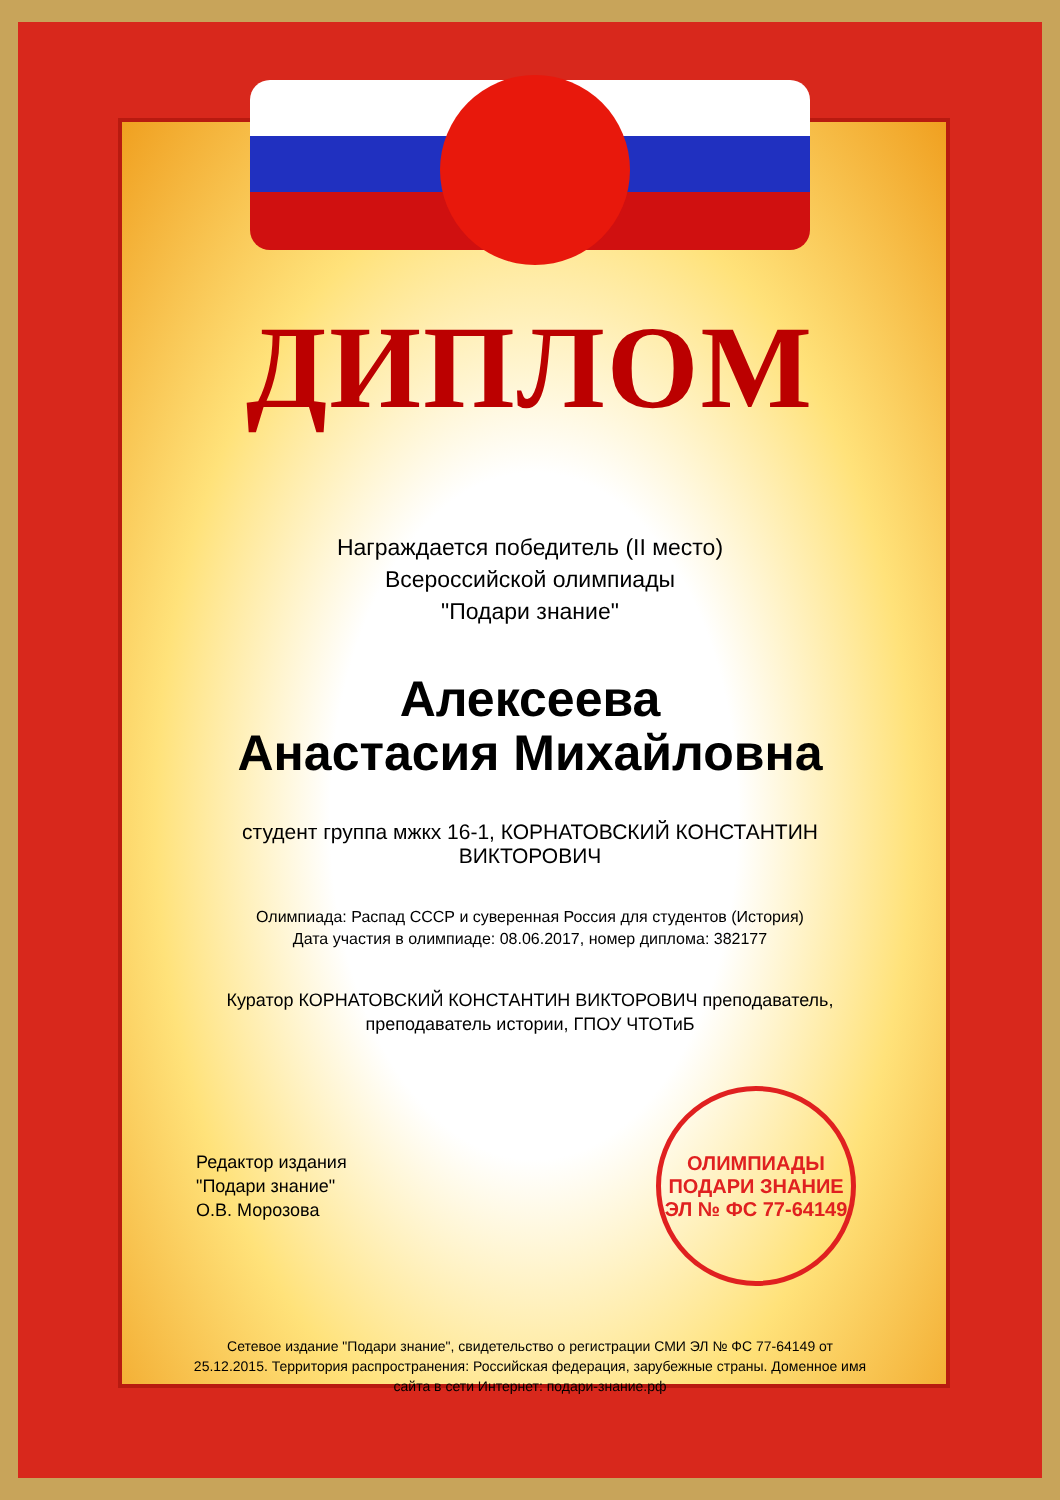ДИПЛОМ
Награждается победитель (II место)
Всероссийской олимпиады
"Подари знание"
Алексеева
Анастасия Михайловна
студент группа мжкх 16-1, КОРНАТОВСКИЙ КОНСТАНТИН ВИКТОРОВИЧ
Олимпиада: Распад СССР и суверенная Россия для студентов (История)
Дата участия в олимпиаде: 08.06.2017, номер диплома: 382177
Куратор КОРНАТОВСКИЙ КОНСТАНТИН ВИКТОРОВИЧ преподаватель,
преподаватель истории, ГПОУ ЧТОТиБ
Редактор издания
"Подари знание"
О.В. Морозова
ОЛИМПИАДЫ
ПОДАРИ ЗНАНИЕ
ЭЛ № ФС 77-64149
Сетевое издание "Подари знание", свидетельство о регистрации СМИ ЭЛ № ФС 77-64149 от 25.12.2015. Территория распространения: Российская федерация, зарубежные страны. Доменное имя сайта в сети Интернет: подари-знание.рф